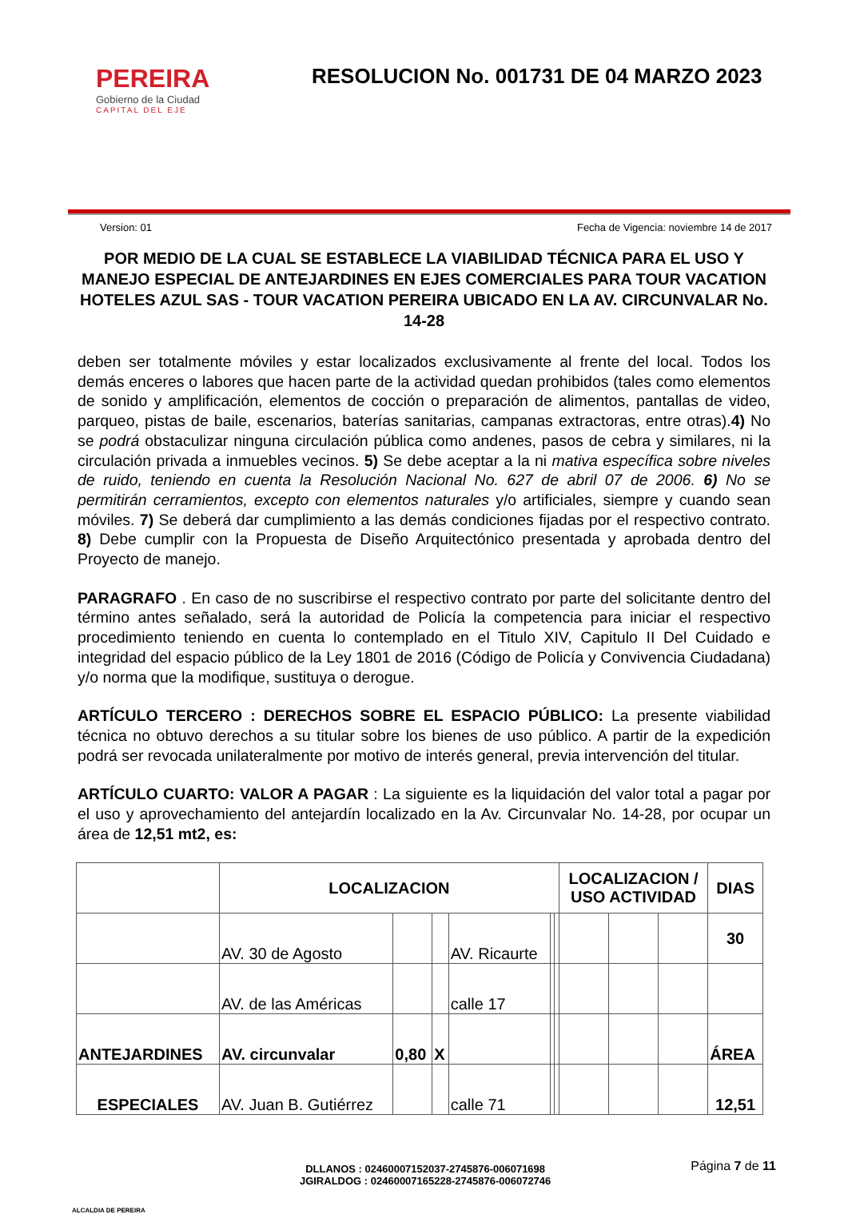PEREIRA
Gobierno de la Ciudad
CAPITAL DEL EJE
RESOLUCION No. 001731 DE 04 MARZO 2023
Version: 01 Fecha de Vigencia: noviembre 14 de 2017
POR MEDIO DE LA CUAL SE ESTABLECE LA VIABILIDAD TÉCNICA PARA EL USO Y MANEJO ESPECIAL DE ANTEJARDINES EN EJES COMERCIALES PARA TOUR VACATION HOTELES AZUL SAS - TOUR VACATION PEREIRA UBICADO EN LA AV. CIRCUNVALAR No. 14-28
deben ser totalmente móviles y estar localizados exclusivamente al frente del local. Todos los demás enceres o labores que hacen parte de la actividad quedan prohibidos (tales como elementos de sonido y amplificación, elementos de cocción o preparación de alimentos, pantallas de video, parqueo, pistas de baile, escenarios, baterías sanitarias, campanas extractoras, entre otras).4) No se podrá obstaculizar ninguna circulación pública como andenes, pasos de cebra y similares, ni la circulación privada a inmuebles vecinos. 5) Se debe aceptar a la ni mativa específica sobre niveles de ruido, teniendo en cuenta la Resolución Nacional No. 627 de abril 07 de 2006. 6) No se permitirán cerramientos, excepto con elementos naturales y/o artificiales, siempre y cuando sean móviles. 7) Se deberá dar cumplimiento a las demás condiciones fijadas por el respectivo contrato. 8) Debe cumplir con la Propuesta de Diseño Arquitectónico presentada y aprobada dentro del Proyecto de manejo.
PARAGRAFO . En caso de no suscribirse el respectivo contrato por parte del solicitante dentro del término antes señalado, será la autoridad de Policía la competencia para iniciar el respectivo procedimiento teniendo en cuenta lo contemplado en el Titulo XIV, Capitulo II Del Cuidado e integridad del espacio público de la Ley 1801 de 2016 (Código de Policía y Convivencia Ciudadana) y/o norma que la modifique, sustituya o derogue.
ARTÍCULO TERCERO : DERECHOS SOBRE EL ESPACIO PÚBLICO: La presente viabilidad técnica no obtuvo derechos a su titular sobre los bienes de uso público. A partir de la expedición podrá ser revocada unilateralmente por motivo de interés general, previa intervención del titular.
ARTÍCULO CUARTO: VALOR A PAGAR : La siguiente es la liquidación del valor total a pagar por el uso y aprovechamiento del antejardín localizado en la Av. Circunvalar No. 14-28, por ocupar un área de 12,51 mt2, es:
| | LOCALIZACION | | | | | | LOCALIZACION / USO ACTIVIDAD | | | DIAS |
| | AV. 30 de Agosto | | | AV. Ricaurte | | | | | | 30 |
| | AV. de las Américas | | | calle 17 | | | | | | |
| ANTEJARDINES | AV. circunvalar | 0,80 | X | | | | | | | ÁREA |
| ESPECIALES | AV. Juan B. Gutiérrez | | | calle 71 | | | | | | 12,51 |
ALCALDIA DE PEREIRA
DLLANOS : 02460007152037-2745876-006071698
JGIRALDOG : 02460007165228-2745876-006072746
Página 7 de 11